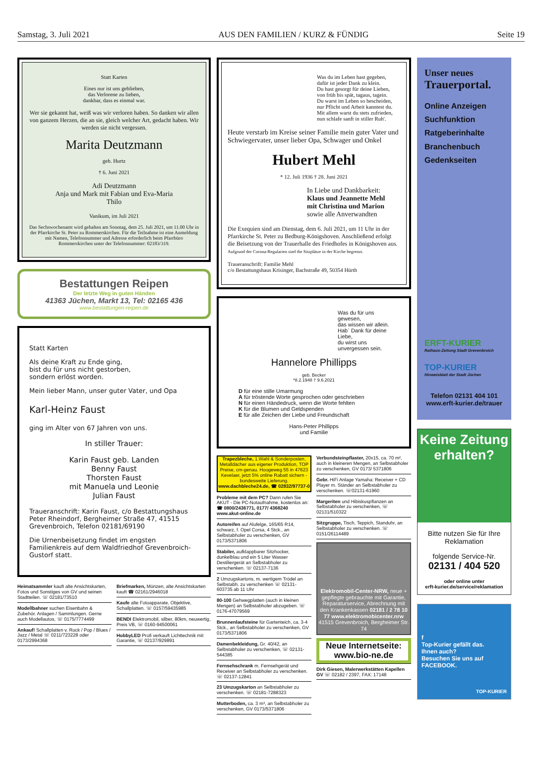Samstag, 3. Juli 2021 AUS DEN FAMILIEN / KURZ & FÜNDIG Seite 19
Statt Karten
Eines nur ist uns geblieben,
das Verlorene zu lieben,
dankbar, dass es einmal war.
Wer sie gekannt hat, weiß was wir verloren haben. So danken wir allen von ganzem Herzen, die an sie, gleich welcher Art, gedacht haben. Wir werden sie nicht vergessen.
Marita Deutzmann
geb. Hurtz
† 6. Juni 2021
Adi Deutzmann
Anja und Mark mit Fabian und Eva-Maria
Thilo
Vanikum, im Juli 2021
Das Sechswochenamt wird gehalten am Sonntag, dem 25. Juli 2021, um 11.00 Uhr in der Pfarrkirche St. Peter zu Rommerskirchen. Für die Teilnahme ist eine Anmeldung mit Namen, Telefonnummer und Adresse erforderlich beim Pfarrbüro Rommerskirchen unter der Telefonnummer: 02183/319.
Bestattungen Reipen
Der letzte Weg in guten Händen
41363 Jüchen, Markt 13, Tel: 02165 436
www.bestattungen-reipen.de
Statt Karten
Als deine Kraft zu Ende ging,
bist du für uns nicht gestorben,
sondern erlöst worden.
Mein lieber Mann, unser guter Vater, und Opa
Karl-Heinz Faust
ging im Alter von 67 Jahren von uns.
In stiller Trauer:
Karin Faust geb. Landen
Benny Faust
Thorsten Faust
mit Manuela und Leonie
Julian Faust
Traueranschrift: Karin Faust, c/o Bestattungshaus Peter Rheindorf, Bergheimer Straße 47, 41515 Grevenbroich, Telefon 02181/69190
Die Urnenbeisetzung findet im engsten Familienkreis auf dem Waldfriedhof Grevenbroich-Gustorf statt.
Heimatsammler kauft alte Ansichtskarten, Fotos und Sonstiges von GV und seinen Stadtteilen. ☏ 02181/73510
Modellbahner suchen Eisenbahn & Zubehör. Anlagen / Sammlungen. Gerne auch Modellautos, ☏ 0175/7774499
Ankauf! Schallplatten v. Rock / Pop / Blues / Jazz / Metal ☏ 0211/723228 oder 0173/2994368
Briefmarken, Münzen, alte Ansichtskarten kauft ☎ 02161/2946018
Kaufe alte Fotoapparate, Objektive, Schallplatten. ☏ 0157/59435985
BENDI Elektromobil, silber, 80km, neuwertig, Preis VB, ☏ 0160-94500061
HobbyLED Profi verkauft Lichttechnik mit Garantie, ☏ 02137/929891
Was du im Leben hast gegeben,
dafür ist jeder Dank zu klein.
Du hast gesorgt für deine Lieben,
von früh bis spät, tagaus, tagein.
Du warst im Leben so bescheiden,
nur Pflicht und Arbeit kanntest du.
Mit allem warst du stets zufrieden,
nun schlafe sanft in stiller Ruh'.
Heute verstarb im Kreise seiner Familie mein guter Vater und Schwiegervater, unser lieber Opa, Schwager und Onkel
Hubert Mehl
* 12. Juli 1936 † 28. Juni 2021
In Liebe und Dankbarkeit:
Klaus und Jeannette Mehl
mit Christina und Marion
sowie alle Anverwandten
Die Exequien sind am Dienstag, dem 6. Juli 2021, um 11 Uhr in der Pfarrkirche St. Peter zu Bedburg-Königshoven. Anschließend erfolgt die Beisetzung von der Trauerhalle des Friedhofes in Königshoven aus.
Aufgrund der Corona-Regularien sind die Sitzplätze in der Kirche begrenzt.
Traueranschrift: Familie Mehl
c/o Bestattungshaus Krisinger, Bachstraße 49, 50354 Hürth
Was du für uns gewesen,
das wissen wir allein.
Hab` Dank für deine Liebe,
du wirst uns unvergessen sein.
Hannelore Phillipps
geb. Becker
*8.2.1948 † 9.6.2021
D für eine stille Umarmung
A für tröstende Worte gesprochen oder geschrieben
N für einen Händedruck, wenn die Worte fehlten
K für die Blumen und Geldspenden
E für alle Zeichen der Liebe und Freundschaft
Hans-Peter Phillipps
und Familie
Trapezbleche, 1.Wahl & Sonderposten, Metalldächer aus eigener Produktion, TOP Preise, cm-genau. Hoogeweg 55 in 47623 Kevelaer, jetzt 5% online Rabatt sichern - bundesweite Lieferung. www.dachbleche24.de, ☎ 02832/97737-0
Probleme mit dem PC? Dann rufen Sie AKUT - Die PC-Notaufnahme, kostenlos an: ☎ 0800/2436771, 0177/ 4368240 www.akut-online.de
Autoreifen auf Alufelge, 165/65 R14, schwarz, f. Opel Corsa, 4 Stck., an Selbstabholer zu verschenken, GV 0173/5371806
Stabiler, aufklappbarer Sitzhocker, dunkelblau und ein 5 Liter Wasser Destiliergerät an Selbstabholer zu verschenken. ☏ 02137-7136
2 Umzugskartons, m. wertigem Trödel an Selbstabh. zu verschenken ☏ 02131-603735 ab 11 Uhr
80-100 Gehwegplatten (auch in kleinen Mengen) an Selbstabholer abzugeben. ☏ 0176-47079569
Brunnenlaufsteine für Gartenteich, ca. 3-4 Stck., an Selbstabholer zu verschenken, GV 0173/5371806
Damenbekleidung, Gr. 40/42, an Selbstabholer zu verschenken, ☏ 02131-544385
Fernsehschrank m. Fernsehgerät und Receiver an Selbstabholer zu verschenken. ☏ 02137-12841
23 Umzugskarton an Selbstabholer zu verschenken. ☏ 02181-7288323
Mutterboden, ca. 3 m³, an Selbstabholer zu verschenken, GV 0173/5371806
Verbundsteinpflaster, 20x15, ca. 70 m², auch in kleineren Mengen, an Selbstabholer zu verschenken, GV 0173/ 5371806
Gebr. HiFi Anlage Yamaha: Receiver + CD Player m. Ständer an Selbstabholer zu verschenken. ☏02131-61960
Margeriten und Hibiskuspflanzen an Selbstabholer zu verschenken, ☏ 02131/510322
Sitzgruppe, Tisch, Teppich, Standuhr, an Selbstabholer zu verschenken. ☏ 0151/26114489
Elektromobil-Center-NRW, neue + gepflegte gebrauchte mit Garantie, Reparaturservice, Abrechnung mit den Krankenkassen 02181 / 2 78 10 77 www.elektromobicenter.nrw 41515 Grevenbroich, Bergheimer Str. 74
Neue Internetseite:
www.bio-ne.de
Dirk Giesen, Malerwerkstätten Kapellen GV ☏ 02182 / 2397, FAX: 17148
Unser neues
Trauerportal.
Online Anzeigen
Suchfunktion
Ratgeberinhalte
Branchenbuch
Gedenkseiten
ERFT-KURIER
Rathaus-Zeitung Stadt Grevenbroich
TOP-KURIER
Hinweisblatt der Stadt Jüchen
Telefon 02131 404 101
www.erft-kurier.de/trauer
Keine Zeitung erhalten?
Bitte nutzen Sie für Ihre Reklamation
folgende Service-Nr.
02131 / 404 520
oder online unter
erft-kurier.de/service/reklamation
f
Top-Kurier gefällt das.
Ihnen auch?
Besuchen Sie uns auf FACEBOOK.
TOP-KURIER